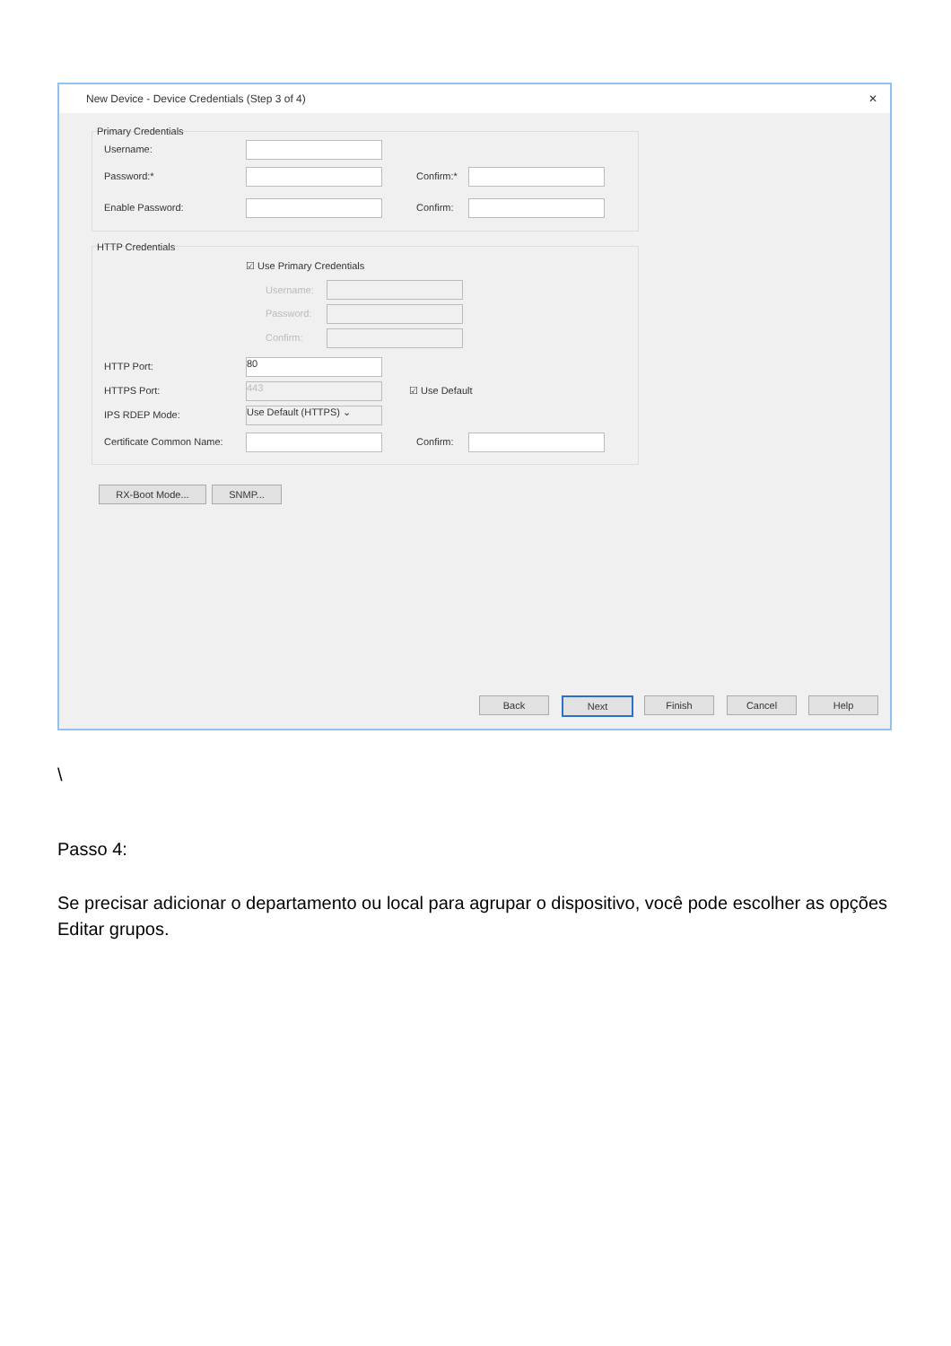New Device - Device Credentials (Step 3 of 4) ✕
Primary Credentials
Username:
Password:* Confirm:*
Enable Password: Confirm:
HTTP Credentials
☑ Use Primary Credentials
Username:
Password:
Confirm:
HTTP Port: 80
HTTPS Port: 443 ☑ Use Default
IPS RDEP Mode: Use Default (HTTPS) ⌄
Certificate Common Name: Confirm:
RX-Boot Mode... SNMP...
Back Next Finish Cancel Help
\
Passo 4:
Se precisar adicionar o departamento ou local para agrupar o dispositivo, você pode escolher as opções Editar grupos.